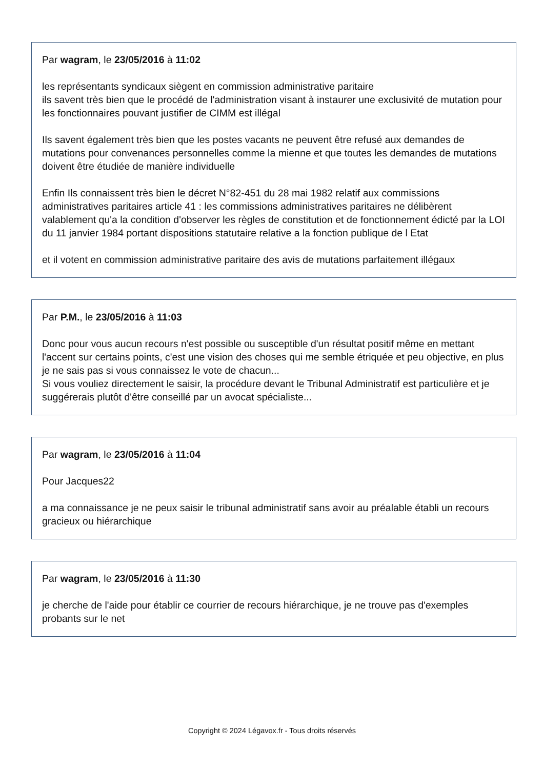Par wagram, le 23/05/2016 à 11:02
les représentants syndicaux siègent en commission administrative paritaire
ils savent très bien que le procédé de l'administration visant à instaurer une exclusivité de mutation pour les fonctionnaires pouvant justifier de CIMM est illégal
Ils savent également très bien que les postes vacants ne peuvent être refusé aux demandes de mutations pour convenances personnelles comme la mienne et que toutes les demandes de mutations doivent être étudiée de manière individuelle
Enfin Ils connaissent très bien le décret N°82-451 du 28 mai 1982 relatif aux commissions administratives paritaires article 41 : les commissions administratives paritaires ne délibèrent valablement qu'a la condition d'observer les règles de constitution et de fonctionnement édicté par la LOI du 11 janvier 1984 portant dispositions statutaire relative a la fonction publique de l Etat
et il votent en commission administrative paritaire des avis de mutations parfaitement illégaux
Par P.M., le 23/05/2016 à 11:03
Donc pour vous aucun recours n'est possible ou susceptible d'un résultat positif même en mettant l'accent sur certains points, c'est une vision des choses qui me semble étriquée et peu objective, en plus je ne sais pas si vous connaissez le vote de chacun...
Si vous vouliez directement le saisir, la procédure devant le Tribunal Administratif est particulière et je suggérerais plutôt d'être conseillé par un avocat spécialiste...
Par wagram, le 23/05/2016 à 11:04
Pour Jacques22
a ma connaissance je ne peux saisir le tribunal administratif sans avoir au préalable établi un recours gracieux ou hiérarchique
Par wagram, le 23/05/2016 à 11:30
je cherche de l'aide pour établir ce courrier de recours hiérarchique, je ne trouve pas d'exemples probants sur le net
Copyright © 2024 Légavox.fr - Tous droits réservés